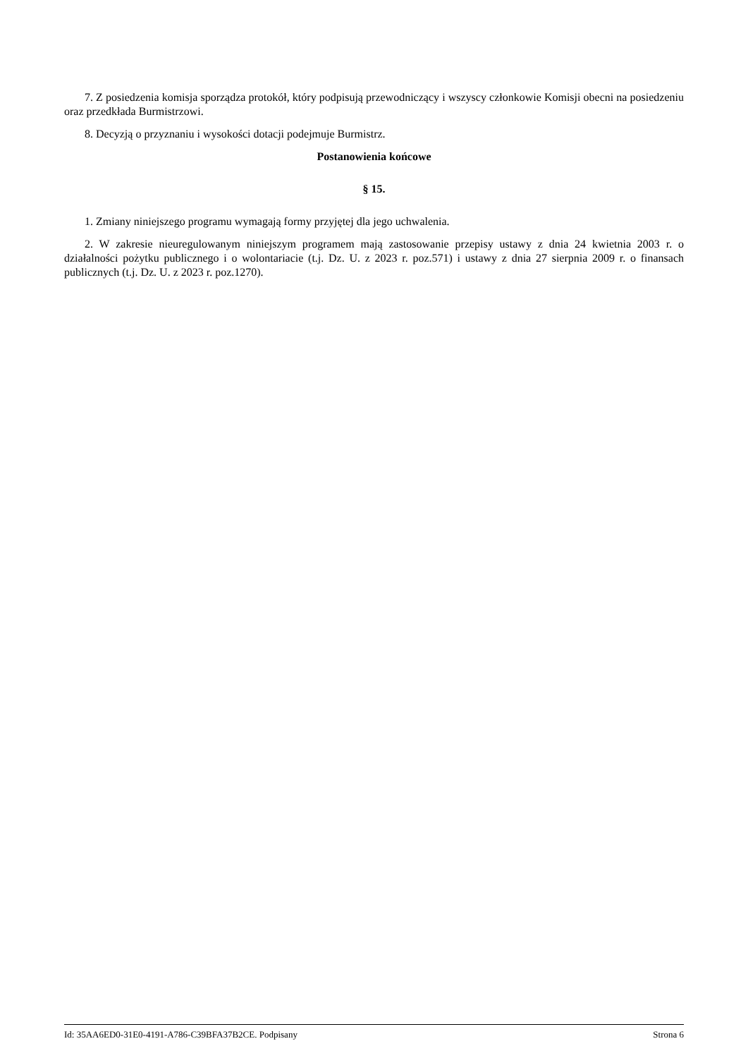7. Z posiedzenia komisja sporządza protokół, który podpisują przewodniczący i wszyscy członkowie Komisji obecni na posiedzeniu oraz przedkłada Burmistrzowi.
8. Decyzją o przyznaniu i wysokości dotacji podejmuje Burmistrz.
Postanowienia końcowe
§ 15.
1. Zmiany niniejszego programu wymagają formy przyjętej dla jego uchwalenia.
2. W zakresie nieuregulowanym niniejszym programem mają zastosowanie przepisy ustawy z dnia 24 kwietnia 2003 r. o działalności pożytku publicznego i o wolontariacie (t.j. Dz. U. z 2023 r. poz.571) i ustawy z dnia 27 sierpnia 2009 r. o finansach publicznych (t.j. Dz. U. z 2023 r. poz.1270).
Id: 35AA6ED0-31E0-4191-A786-C39BFA37B2CE. Podpisany Strona 6